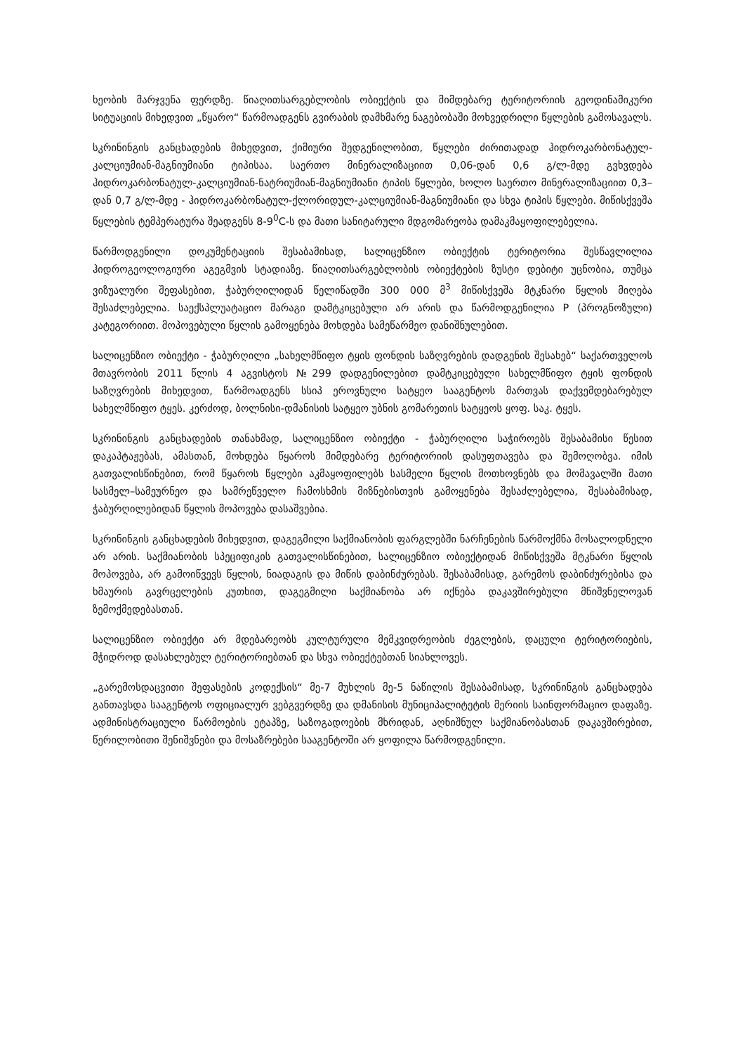ხეობის მარჯვენა ფერდზე. წიაღითსარგებლობის ობიექტის და მიმდებარე ტერიტორიის გეოდინამიკური სიტუაციის მიხედვით „წყარო“ წარმოადგენს გვირაბის დამხმარე ნაგებობაში მოხვედრილი წყლების გამოსავალს.
სკრინინგის განცხადების მიხედვით, ქიმიური შედგენილობით, წყლები ძირითადად ჰიდროკარბონატულ-კალციუმიან-მაგნიუმიანი ტიპისაა. საერთო მინერალიზაციით 0,06-დან 0,6 გ/ლ-მდე გვხვდება ჰიდროკარბონატულ-კალციუმიან-ნატრიუმიან-მაგნიუმიანი ტიპის წყლები, ხოლო საერთო მინერალიზაციით 0,3–დან 0,7 გ/ლ-მდე - ჰიდროკარბონატულ-ქლორიდულ-კალციუმიან-მაგნიუმიანი და სხვა ტიპის წყლები. მიწისქვეშა წყლების ტემპერატურა შეადგენს 8-9<sup>0</sup>C-ს და მათი სანიტარული მდგომარეობა დამაკმაყოფილებელია.
წარმოდგენილი დოკუმენტაციის შესაბამისად, სალიცენზიო ობიექტის ტერიტორია შესწავლილია ჰიდროგეოლოგიური აგეგმვის სტადიაზე. წიაღითსარგებლობის ობიექტების ზუსტი დებიტი უცნობია, თუმცა ვიზუალური შეფასებით, ჭაბურღილიდან წელიწადში 300 000 მ<sup>3</sup> მიწისქვეშა მტკნარი წყლის მიღება შესაძლებელია. საექსპლუატაციო მარაგი დამტკიცებული არ არის და წარმოდგენილია P (პროგნოზული) კატეგორიით. მოპოვებული წყლის გამოყენება მოხდება სამეწარმეო დანიშნულებით.
სალიცენზიო ობიექტი - ჭაბურღილი „სახელმწიფო ტყის ფონდის საზღვრების დადგენის შესახებ“ საქართველოს მთავრობის 2011 წლის 4 აგვისტოს №299 დადგენილებით დამტკიცებული სახელმწიფო ტყის ფონდის საზღვრების მიხედვით, წარმოადგენს სსიპ ეროვნული სატყეო სააგენტოს მართვას დაქვემდებარებულ სახელმწიფო ტყეს. კერძოდ, ბოლნისი-დმანისის სატყეო უბნის გომარეთის სატყეოს ყოფ. საკ. ტყეს.
სკრინინგის განცხადების თანახმად, სალიცენზიო ობიექტი - ჭაბურღილი საჭიროებს შესაბამისი წესით დაკაპტაჟებას, ამასთან, მოხდება წყაროს მიმდებარე ტერიტორიის დასუფთავება და შემოღობვა. იმის გათვალისწინებით, რომ წყაროს წყლები აკმაყოფილებს სასმელი წყლის მოთხოვნებს და მომავალში მათი სასმელ–სამეურნეო და სამრეწველო ჩამოსხმის მიზნებისთვის გამოყენება შესაძლებელია, შესაბამისად, ჭაბურღილებიდან წყლის მოპოვება დასაშვებია.
სკრინინგის განცხადების მიხედვით, დაგეგმილი საქმიანობის ფარგლებში ნარჩენების წარმოქმნა მოსალოდნელი არ არის. საქმიანობის სპეციფიკის გათვალისწინებით, სალიცენზიო ობიექტიდან მიწისქვეშა მტკნარი წყლის მოპოვება, არ გამოიწვევს წყლის, ნიადაგის და მიწის დაბინძურებას. შესაბამისად, გარემოს დაბინძურებისა და ხმაურის გავრცელების კუთხით, დაგეგმილი საქმიანობა არ იქნება დაკავშირებული მნიშვნელოვან ზემოქმედებასთან.
სალიცენზიო ობიექტი არ მდებარეობს კულტურული მემკვიდრეობის ძეგლების, დაცული ტერიტორიების, მჭიდროდ დასახლებულ ტერიტორიებთან და სხვა ობიექტებთან სიახლოვეს.
„გარემოსდაცვითი შეფასების კოდექსის“ მე-7 მუხლის მე-5 ნაწილის შესაბამისად, სკრინინგის განცხადება განთავსდა სააგენტოს ოფიციალურ ვებგვერდზე და დმანისის მუნიციპალიტეტის მერიის საინფორმაციო დაფაზე. ადმინისტრაციული წარმოების ეტაპზე, საზოგადოების მხრიდან, აღნიშნულ საქმიანობასთან დაკავშირებით, წერილობითი შენიშვნები და მოსაზრებები სააგენტოში არ ყოფილა წარმოდგენილი.